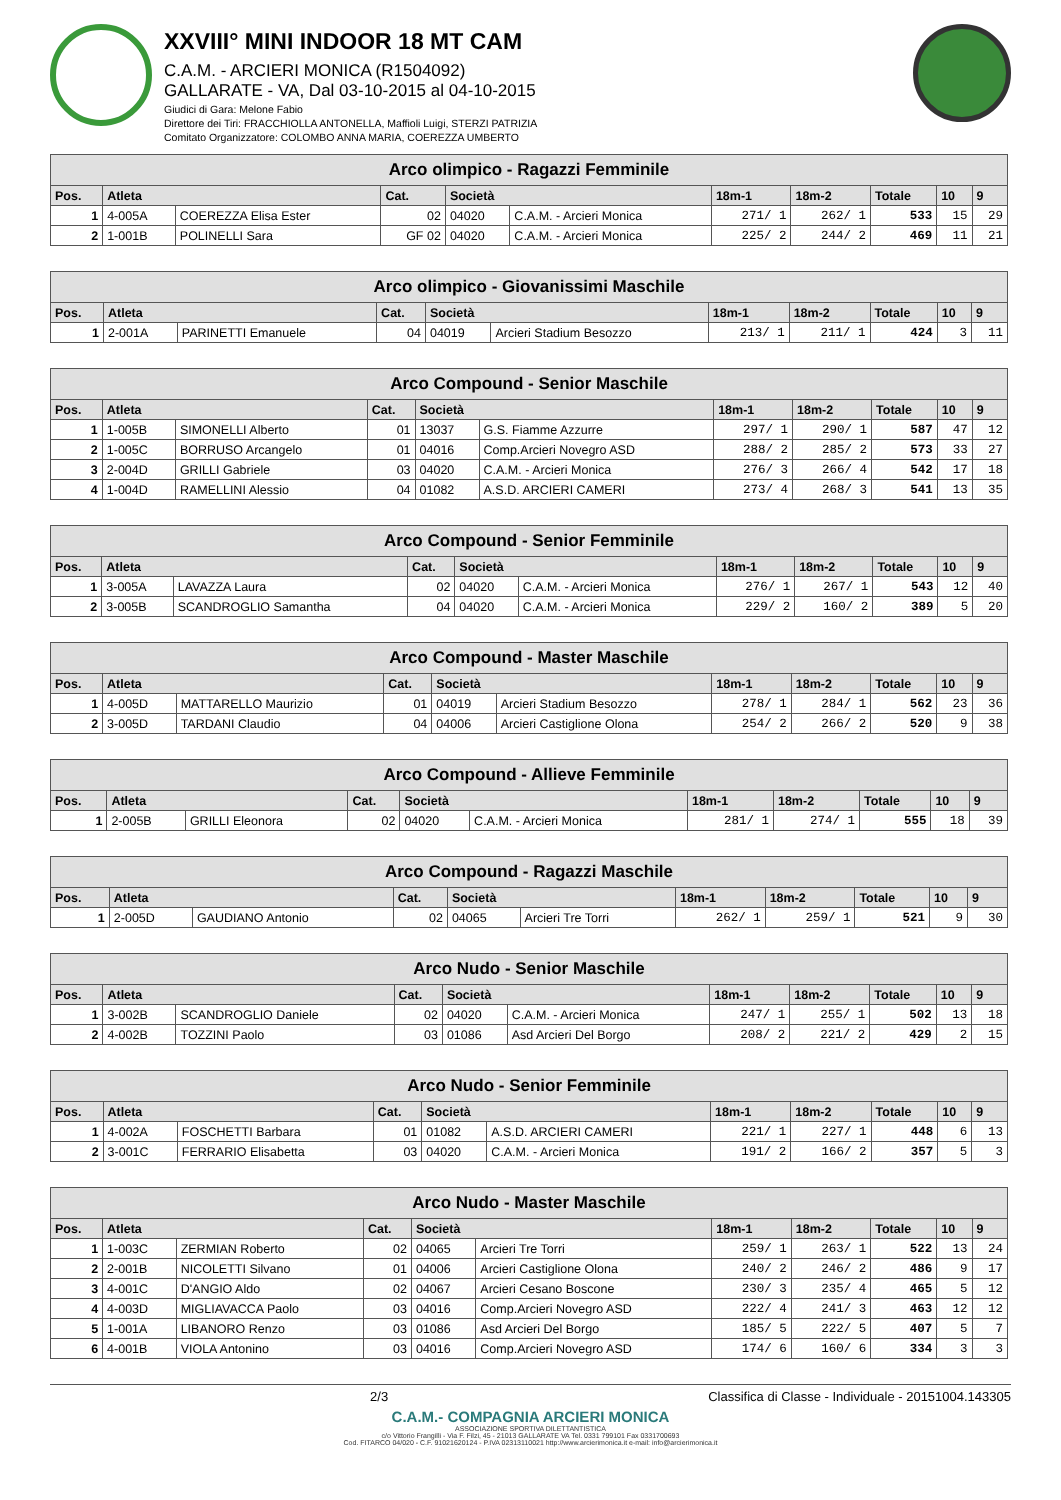XXVIII° MINI INDOOR 18 MT CAM
C.A.M. - ARCIERI MONICA (R1504092)
GALLARATE - VA, Dal 03-10-2015 al 04-10-2015
Giudici di Gara: Melone Fabio
Direttore dei Tiri: FRACCHIOLLA ANTONELLA, Maffioli Luigi, STERZI PATRIZIA
Comitato Organizzatore: COLOMBO ANNA MARIA, COEREZZA UMBERTO
| Arco olimpico - Ragazzi Femminile | | | | | | | | | | |
| Pos. | Atleta | | Cat. | Società | | 18m-1 | 18m-2 | Totale | 10 | 9 |
| 1 | 4-005A | COEREZZA Elisa Ester | 02 | 04020 | C.A.M. - Arcieri Monica | 271/ 1 | 262/ 1 | 533 | 15 | 29 |
| 2 | 1-001B | POLINELLI Sara | GF 02 | 04020 | C.A.M. - Arcieri Monica | 225/ 2 | 244/ 2 | 469 | 11 | 21 |
| Arco olimpico - Giovanissimi Maschile | | | | | | | | | | |
| Pos. | Atleta | | Cat. | Società | | 18m-1 | 18m-2 | Totale | 10 | 9 |
| 1 | 2-001A | PARINETTI Emanuele | 04 | 04019 | Arcieri Stadium Besozzo | 213/ 1 | 211/ 1 | 424 | 3 | 11 |
| Arco Compound - Senior Maschile | | | | | | | | | | |
| Pos. | Atleta | | Cat. | Società | | 18m-1 | 18m-2 | Totale | 10 | 9 |
| 1 | 1-005B | SIMONELLI Alberto | 01 | 13037 | G.S. Fiamme Azzurre | 297/ 1 | 290/ 1 | 587 | 47 | 12 |
| 2 | 1-005C | BORRUSO Arcangelo | 01 | 04016 | Comp.Arcieri Novegro ASD | 288/ 2 | 285/ 2 | 573 | 33 | 27 |
| 3 | 2-004D | GRILLI Gabriele | 03 | 04020 | C.A.M. - Arcieri Monica | 276/ 3 | 266/ 4 | 542 | 17 | 18 |
| 4 | 1-004D | RAMELLINI Alessio | 04 | 01082 | A.S.D. ARCIERI CAMERI | 273/ 4 | 268/ 3 | 541 | 13 | 35 |
| Arco Compound - Senior Femminile | | | | | | | | | | |
| Pos. | Atleta | | Cat. | Società | | 18m-1 | 18m-2 | Totale | 10 | 9 |
| 1 | 3-005A | LAVAZZA Laura | 02 | 04020 | C.A.M. - Arcieri Monica | 276/ 1 | 267/ 1 | 543 | 12 | 40 |
| 2 | 3-005B | SCANDROGLIO Samantha | 04 | 04020 | C.A.M. - Arcieri Monica | 229/ 2 | 160/ 2 | 389 | 5 | 20 |
| Arco Compound - Master Maschile | | | | | | | | | | |
| Pos. | Atleta | | Cat. | Società | | 18m-1 | 18m-2 | Totale | 10 | 9 |
| 1 | 4-005D | MATTARELLO Maurizio | 01 | 04019 | Arcieri Stadium Besozzo | 278/ 1 | 284/ 1 | 562 | 23 | 36 |
| 2 | 3-005D | TARDANI Claudio | 04 | 04006 | Arcieri Castiglione Olona | 254/ 2 | 266/ 2 | 520 | 9 | 38 |
| Arco Compound - Allieve Femminile | | | | | | | | | | |
| Pos. | Atleta | | Cat. | Società | | 18m-1 | 18m-2 | Totale | 10 | 9 |
| 1 | 2-005B | GRILLI Eleonora | 02 | 04020 | C.A.M. - Arcieri Monica | 281/ 1 | 274/ 1 | 555 | 18 | 39 |
| Arco Compound - Ragazzi Maschile | | | | | | | | | | |
| Pos. | Atleta | | Cat. | Società | | 18m-1 | 18m-2 | Totale | 10 | 9 |
| 1 | 2-005D | GAUDIANO Antonio | 02 | 04065 | Arcieri Tre Torri | 262/ 1 | 259/ 1 | 521 | 9 | 30 |
| Arco Nudo - Senior Maschile | | | | | | | | | | |
| Pos. | Atleta | | Cat. | Società | | 18m-1 | 18m-2 | Totale | 10 | 9 |
| 1 | 3-002B | SCANDROGLIO Daniele | 02 | 04020 | C.A.M. - Arcieri Monica | 247/ 1 | 255/ 1 | 502 | 13 | 18 |
| 2 | 4-002B | TOZZINI Paolo | 03 | 01086 | Asd Arcieri Del Borgo | 208/ 2 | 221/ 2 | 429 | 2 | 15 |
| Arco Nudo - Senior Femminile | | | | | | | | | | |
| Pos. | Atleta | | Cat. | Società | | 18m-1 | 18m-2 | Totale | 10 | 9 |
| 1 | 4-002A | FOSCHETTI Barbara | 01 | 01082 | A.S.D. ARCIERI CAMERI | 221/ 1 | 227/ 1 | 448 | 6 | 13 |
| 2 | 3-001C | FERRARIO Elisabetta | 03 | 04020 | C.A.M. - Arcieri Monica | 191/ 2 | 166/ 2 | 357 | 5 | 3 |
| Arco Nudo - Master Maschile | | | | | | | | | | |
| Pos. | Atleta | | Cat. | Società | | 18m-1 | 18m-2 | Totale | 10 | 9 |
| 1 | 1-003C | ZERMIAN Roberto | 02 | 04065 | Arcieri Tre Torri | 259/ 1 | 263/ 1 | 522 | 13 | 24 |
| 2 | 2-001B | NICOLETTI Silvano | 01 | 04006 | Arcieri Castiglione Olona | 240/ 2 | 246/ 2 | 486 | 9 | 17 |
| 3 | 4-001C | D'ANGIO Aldo | 02 | 04067 | Arcieri Cesano Boscone | 230/ 3 | 235/ 4 | 465 | 5 | 12 |
| 4 | 4-003D | MIGLIAVACCA Paolo | 03 | 04016 | Comp.Arcieri Novegro ASD | 222/ 4 | 241/ 3 | 463 | 12 | 12 |
| 5 | 1-001A | LIBANORO Renzo | 03 | 01086 | Asd Arcieri Del Borgo | 185/ 5 | 222/ 5 | 407 | 5 | 7 |
| 6 | 4-001B | VIOLA Antonino | 03 | 04016 | Comp.Arcieri Novegro ASD | 174/ 6 | 160/ 6 | 334 | 3 | 3 |
2/3 Classifica di Classe - Individuale - 20151004.143305
C.A.M.- COMPAGNIA ARCIERI MONICA
ASSOCIAZIONE SPORTIVA DILETTANTISTICA
c/o Vittorio Frangilli - Via F. Filzi, 45 - 21013 GALLARATE VA Tel. 0331 799101 Fax 0331700693
Cod. FITARCO 04/020 - C.F. 91021620124 - P.IVA 02313110021 http://www.arcierimonica.it e-mail: info@arcierimonica.it